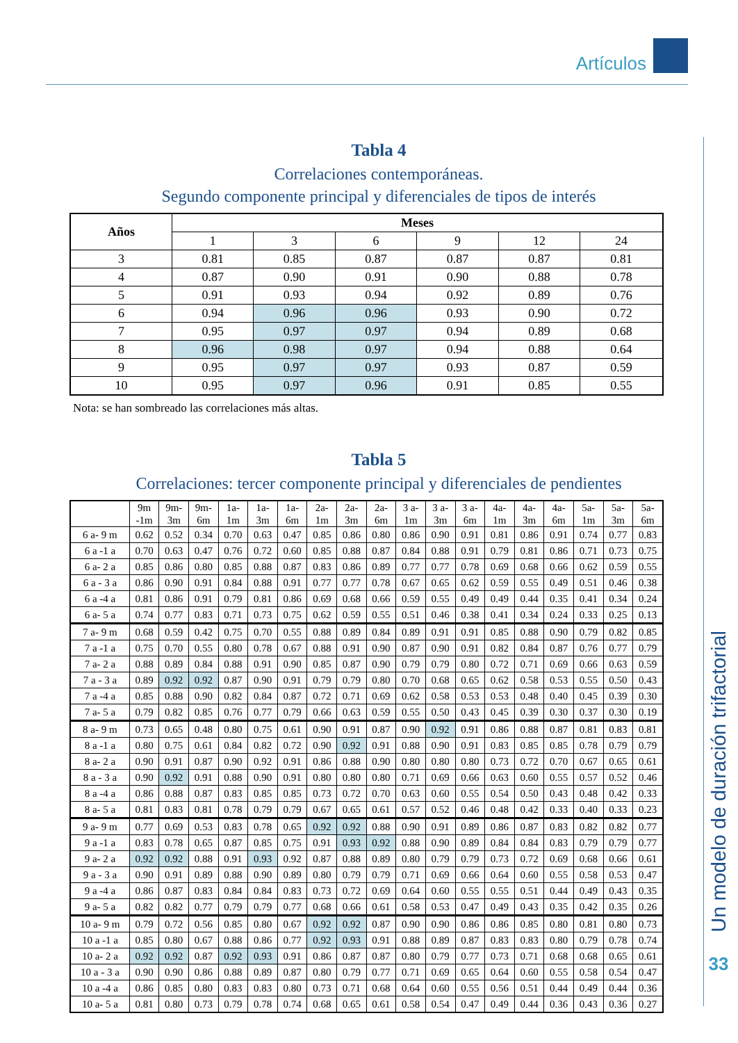Artículos
Tabla 4
Correlaciones contemporáneas.
Segundo componente principal y diferenciales de tipos de interés
| Años | Meses | | | | | |
| --- | --- | --- | --- | --- | --- | --- |
| | 1 | 3 | 6 | 9 | 12 | 24 |
| 3 | 0.81 | 0.85 | 0.87 | 0.87 | 0.87 | 0.81 |
| 4 | 0.87 | 0.90 | 0.91 | 0.90 | 0.88 | 0.78 |
| 5 | 0.91 | 0.93 | 0.94 | 0.92 | 0.89 | 0.76 |
| 6 | 0.94 | 0.96 | 0.96 | 0.93 | 0.90 | 0.72 |
| 7 | 0.95 | 0.97 | 0.97 | 0.94 | 0.89 | 0.68 |
| 8 | 0.96 | 0.98 | 0.97 | 0.94 | 0.88 | 0.64 |
| 9 | 0.95 | 0.97 | 0.97 | 0.93 | 0.87 | 0.59 |
| 10 | 0.95 | 0.97 | 0.96 | 0.91 | 0.85 | 0.55 |
Nota: se han sombreado las correlaciones más altas.
Tabla 5
Correlaciones: tercer componente principal y diferenciales de pendientes
| | 9m -1m | 9m- 3m | 9m- 6m | 1a- 1m | 1a- 3m | 1a- 6m | 2a- 1m | 2a- 3m | 2a- 6m | 3 a- 1m | 3 a- 3m | 3 a- 6m | 4a- 1m | 4a- 3m | 4a- 6m | 5a- 1m | 5a- 3m | 5a- 6m |
| --- | --- | --- | --- | --- | --- | --- | --- | --- | --- | --- | --- | --- | --- | --- | --- | --- | --- | --- |
| 6 a- 9 m | 0.62 | 0.52 | 0.34 | 0.70 | 0.63 | 0.47 | 0.85 | 0.86 | 0.80 | 0.86 | 0.90 | 0.91 | 0.81 | 0.86 | 0.91 | 0.74 | 0.77 | 0.83 |
| 6 a -1 a | 0.70 | 0.63 | 0.47 | 0.76 | 0.72 | 0.60 | 0.85 | 0.88 | 0.87 | 0.84 | 0.88 | 0.91 | 0.79 | 0.81 | 0.86 | 0.71 | 0.73 | 0.75 |
| 6 a- 2 a | 0.85 | 0.86 | 0.80 | 0.85 | 0.88 | 0.87 | 0.83 | 0.86 | 0.89 | 0.77 | 0.77 | 0.78 | 0.69 | 0.68 | 0.66 | 0.62 | 0.59 | 0.55 |
| 6 a - 3 a | 0.86 | 0.90 | 0.91 | 0.84 | 0.88 | 0.91 | 0.77 | 0.77 | 0.78 | 0.67 | 0.65 | 0.62 | 0.59 | 0.55 | 0.49 | 0.51 | 0.46 | 0.38 |
| 6 a -4 a | 0.81 | 0.86 | 0.91 | 0.79 | 0.81 | 0.86 | 0.69 | 0.68 | 0.66 | 0.59 | 0.55 | 0.49 | 0.49 | 0.44 | 0.35 | 0.41 | 0.34 | 0.24 |
| 6 a- 5 a | 0.74 | 0.77 | 0.83 | 0.71 | 0.73 | 0.75 | 0.62 | 0.59 | 0.55 | 0.51 | 0.46 | 0.38 | 0.41 | 0.34 | 0.24 | 0.33 | 0.25 | 0.13 |
| 7 a- 9 m | 0.68 | 0.59 | 0.42 | 0.75 | 0.70 | 0.55 | 0.88 | 0.89 | 0.84 | 0.89 | 0.91 | 0.91 | 0.85 | 0.88 | 0.90 | 0.79 | 0.82 | 0.85 |
| 7 a -1 a | 0.75 | 0.70 | 0.55 | 0.80 | 0.78 | 0.67 | 0.88 | 0.91 | 0.90 | 0.87 | 0.90 | 0.91 | 0.82 | 0.84 | 0.87 | 0.76 | 0.77 | 0.79 |
| 7 a- 2 a | 0.88 | 0.89 | 0.84 | 0.88 | 0.91 | 0.90 | 0.85 | 0.87 | 0.90 | 0.79 | 0.79 | 0.80 | 0.72 | 0.71 | 0.69 | 0.66 | 0.63 | 0.59 |
| 7 a - 3 a | 0.89 | 0.92 | 0.92 | 0.87 | 0.90 | 0.91 | 0.79 | 0.79 | 0.80 | 0.70 | 0.68 | 0.65 | 0.62 | 0.58 | 0.53 | 0.55 | 0.50 | 0.43 |
| 7 a -4 a | 0.85 | 0.88 | 0.90 | 0.82 | 0.84 | 0.87 | 0.72 | 0.71 | 0.69 | 0.62 | 0.58 | 0.53 | 0.53 | 0.48 | 0.40 | 0.45 | 0.39 | 0.30 |
| 7 a- 5 a | 0.79 | 0.82 | 0.85 | 0.76 | 0.77 | 0.79 | 0.66 | 0.63 | 0.59 | 0.55 | 0.50 | 0.43 | 0.45 | 0.39 | 0.30 | 0.37 | 0.30 | 0.19 |
| 8 a- 9 m | 0.73 | 0.65 | 0.48 | 0.80 | 0.75 | 0.61 | 0.90 | 0.91 | 0.87 | 0.90 | 0.92 | 0.91 | 0.86 | 0.88 | 0.87 | 0.81 | 0.83 | 0.81 |
| 8 a -1 a | 0.80 | 0.75 | 0.61 | 0.84 | 0.82 | 0.72 | 0.90 | 0.92 | 0.91 | 0.88 | 0.90 | 0.91 | 0.83 | 0.85 | 0.85 | 0.78 | 0.79 | 0.79 |
| 8 a- 2 a | 0.90 | 0.91 | 0.87 | 0.90 | 0.92 | 0.91 | 0.86 | 0.88 | 0.90 | 0.80 | 0.80 | 0.80 | 0.73 | 0.72 | 0.70 | 0.67 | 0.65 | 0.61 |
| 8 a - 3 a | 0.90 | 0.92 | 0.91 | 0.88 | 0.90 | 0.91 | 0.80 | 0.80 | 0.80 | 0.71 | 0.69 | 0.66 | 0.63 | 0.60 | 0.55 | 0.57 | 0.52 | 0.46 |
| 8 a -4 a | 0.86 | 0.88 | 0.87 | 0.83 | 0.85 | 0.85 | 0.73 | 0.72 | 0.70 | 0.63 | 0.60 | 0.55 | 0.54 | 0.50 | 0.43 | 0.48 | 0.42 | 0.33 |
| 8 a- 5 a | 0.81 | 0.83 | 0.81 | 0.78 | 0.79 | 0.79 | 0.67 | 0.65 | 0.61 | 0.57 | 0.52 | 0.46 | 0.48 | 0.42 | 0.33 | 0.40 | 0.33 | 0.23 |
| 9 a- 9 m | 0.77 | 0.69 | 0.53 | 0.83 | 0.78 | 0.65 | 0.92 | 0.92 | 0.88 | 0.90 | 0.91 | 0.89 | 0.86 | 0.87 | 0.83 | 0.82 | 0.82 | 0.77 |
| 9 a -1 a | 0.83 | 0.78 | 0.65 | 0.87 | 0.85 | 0.75 | 0.91 | 0.93 | 0.92 | 0.88 | 0.90 | 0.89 | 0.84 | 0.84 | 0.83 | 0.79 | 0.79 | 0.77 |
| 9 a- 2 a | 0.92 | 0.92 | 0.88 | 0.91 | 0.93 | 0.92 | 0.87 | 0.88 | 0.89 | 0.80 | 0.79 | 0.79 | 0.73 | 0.72 | 0.69 | 0.68 | 0.66 | 0.61 |
| 9 a - 3 a | 0.90 | 0.91 | 0.89 | 0.88 | 0.90 | 0.89 | 0.80 | 0.79 | 0.79 | 0.71 | 0.69 | 0.66 | 0.64 | 0.60 | 0.55 | 0.58 | 0.53 | 0.47 |
| 9 a -4 a | 0.86 | 0.87 | 0.83 | 0.84 | 0.84 | 0.83 | 0.73 | 0.72 | 0.69 | 0.64 | 0.60 | 0.55 | 0.55 | 0.51 | 0.44 | 0.49 | 0.43 | 0.35 |
| 9 a- 5 a | 0.82 | 0.82 | 0.77 | 0.79 | 0.79 | 0.77 | 0.68 | 0.66 | 0.61 | 0.58 | 0.53 | 0.47 | 0.49 | 0.43 | 0.35 | 0.42 | 0.35 | 0.26 |
| 10 a- 9 m | 0.79 | 0.72 | 0.56 | 0.85 | 0.80 | 0.67 | 0.92 | 0.92 | 0.87 | 0.90 | 0.90 | 0.86 | 0.86 | 0.85 | 0.80 | 0.81 | 0.80 | 0.73 |
| 10 a -1 a | 0.85 | 0.80 | 0.67 | 0.88 | 0.86 | 0.77 | 0.92 | 0.93 | 0.91 | 0.88 | 0.89 | 0.87 | 0.83 | 0.83 | 0.80 | 0.79 | 0.78 | 0.74 |
| 10 a- 2 a | 0.92 | 0.92 | 0.87 | 0.92 | 0.93 | 0.91 | 0.86 | 0.87 | 0.87 | 0.80 | 0.79 | 0.77 | 0.73 | 0.71 | 0.68 | 0.68 | 0.65 | 0.61 |
| 10 a - 3 a | 0.90 | 0.90 | 0.86 | 0.88 | 0.89 | 0.87 | 0.80 | 0.79 | 0.77 | 0.71 | 0.69 | 0.65 | 0.64 | 0.60 | 0.55 | 0.58 | 0.54 | 0.47 |
| 10 a -4 a | 0.86 | 0.85 | 0.80 | 0.83 | 0.83 | 0.80 | 0.73 | 0.71 | 0.68 | 0.64 | 0.60 | 0.55 | 0.56 | 0.51 | 0.44 | 0.49 | 0.44 | 0.36 |
| 10 a- 5 a | 0.81 | 0.80 | 0.73 | 0.79 | 0.78 | 0.74 | 0.68 | 0.65 | 0.61 | 0.58 | 0.54 | 0.47 | 0.49 | 0.44 | 0.36 | 0.43 | 0.36 | 0.27 |
Un modelo de duración trifactorial
33